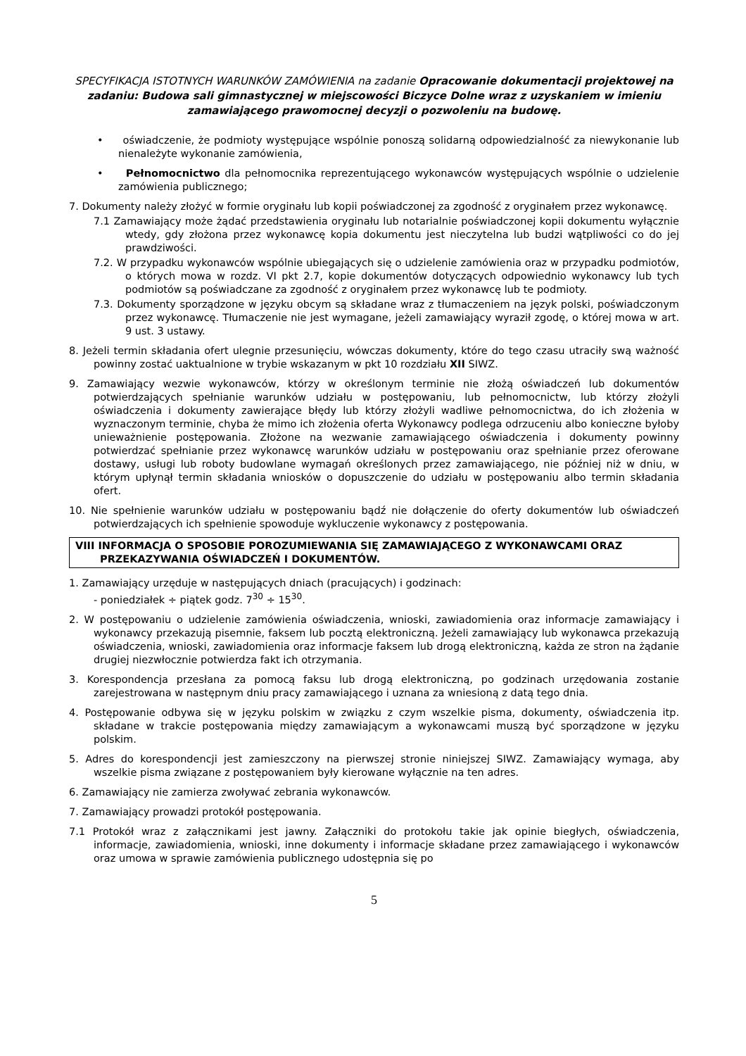SPECYFIKACJA ISTOTNYCH WARUNKÓW ZAMÓWIENIA na zadanie Opracowanie dokumentacji projektowej na zadaniu: Budowa sali gimnastycznej w miejscowości Biczyce Dolne wraz z uzyskaniem w imieniu zamawiającego prawomocnej decyzji o pozwoleniu na budowę.
• oświadczenie, że podmioty występujące wspólnie ponoszą solidarną odpowiedzialność za niewykonanie lub nienależyte wykonanie zamówienia,
• Pełnomocnictwo dla pełnomocnika reprezentującego wykonawców występujących wspólnie o udzielenie zamówienia publicznego;
7. Dokumenty należy złożyć w formie oryginału lub kopii poświadczonej za zgodność z oryginałem przez wykonawcę.
7.1 Zamawiający może żądać przedstawienia oryginału lub notarialnie poświadczonej kopii dokumentu wyłącznie wtedy, gdy złożona przez wykonawcę kopia dokumentu jest nieczytelna lub budzi wątpliwości co do jej prawdziwości.
7.2. W przypadku wykonawców wspólnie ubiegających się o udzielenie zamówienia oraz w przypadku podmiotów, o których mowa w rozdz. VI pkt 2.7, kopie dokumentów dotyczących odpowiednio wykonawcy lub tych podmiotów są poświadczane za zgodność z oryginałem przez wykonawcę lub te podmioty.
7.3. Dokumenty sporządzone w języku obcym są składane wraz z tłumaczeniem na język polski, poświadczonym przez wykonawcę. Tłumaczenie nie jest wymagane, jeżeli zamawiający wyraził zgodę, o której mowa w art. 9 ust. 3 ustawy.
8. Jeżeli termin składania ofert ulegnie przesunięciu, wówczas dokumenty, które do tego czasu utraciły swą ważność powinny zostać uaktualnione w trybie wskazanym w pkt 10 rozdziału XII SIWZ.
9. Zamawiający wezwie wykonawców, którzy w określonym terminie nie złożą oświadczeń lub dokumentów potwierdzających spełnianie warunków udziału w postępowaniu, lub pełnomocnictw, lub którzy złożyli oświadczenia i dokumenty zawierające błędy lub którzy złożyli wadliwe pełnomocnictwa, do ich złożenia w wyznaczonym terminie, chyba że mimo ich złożenia oferta Wykonawcy podlega odrzuceniu albo konieczne byłoby unieważnienie postępowania. Złożone na wezwanie zamawiającego oświadczenia i dokumenty powinny potwierdzać spełnianie przez wykonawcę warunków udziału w postępowaniu oraz spełnianie przez oferowane dostawy, usługi lub roboty budowlane wymagań określonych przez zamawiającego, nie później niż w dniu, w którym upłynął termin składania wniosków o dopuszczenie do udziału w postępowaniu albo termin składania ofert.
10. Nie spełnienie warunków udziału w postępowaniu bądź nie dołączenie do oferty dokumentów lub oświadczeń potwierdzających ich spełnienie spowoduje wykluczenie wykonawcy z postępowania.
VIII INFORMACJA O SPOSOBIE POROZUMIEWANIA SIĘ ZAMAWIAJĄCEGO Z WYKONAWCAMI ORAZ PRZEKAZYWANIA OŚWIADCZEŃ I DOKUMENTÓW.
1. Zamawiający urzęduje w następujących dniach (pracujących) i godzinach:
- poniedziałek ÷ piątek godz. 7<sup>30</sup> ÷ 15<sup>30</sup>.
2. W postępowaniu o udzielenie zamówienia oświadczenia, wnioski, zawiadomienia oraz informacje zamawiający i wykonawcy przekazują pisemnie, faksem lub pocztą elektroniczną. Jeżeli zamawiający lub wykonawca przekazują oświadczenia, wnioski, zawiadomienia oraz informacje faksem lub drogą elektroniczną, każda ze stron na żądanie drugiej niezwłocznie potwierdza fakt ich otrzymania.
3. Korespondencja przesłana za pomocą faksu lub drogą elektroniczną, po godzinach urzędowania zostanie zarejestrowana w następnym dniu pracy zamawiającego i uznana za wniesioną z datą tego dnia.
4. Postępowanie odbywa się w języku polskim w związku z czym wszelkie pisma, dokumenty, oświadczenia itp. składane w trakcie postępowania między zamawiającym a wykonawcami muszą być sporządzone w języku polskim.
5. Adres do korespondencji jest zamieszczony na pierwszej stronie niniejszej SIWZ. Zamawiający wymaga, aby wszelkie pisma związane z postępowaniem były kierowane wyłącznie na ten adres.
6. Zamawiający nie zamierza zwoływać zebrania wykonawców.
7. Zamawiający prowadzi protokół postępowania.
7.1 Protokół wraz z załącznikami jest jawny. Załączniki do protokołu takie jak opinie biegłych, oświadczenia, informacje, zawiadomienia, wnioski, inne dokumenty i informacje składane przez zamawiającego i wykonawców oraz umowa w sprawie zamówienia publicznego udostępnia się po
5